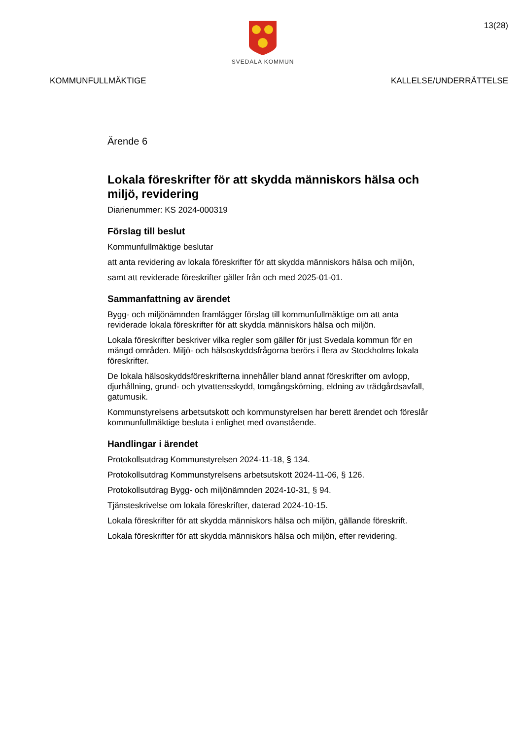SVEDALA KOMMUN
13(28)
KOMMUNFULLMÄKTIGE KALLELSE/UNDERRÄTTELSE
Ärende 6
Lokala föreskrifter för att skydda människors hälsa och miljö, revidering
Diarienummer: KS 2024-000319
Förslag till beslut
Kommunfullmäktige beslutar
att anta revidering av lokala föreskrifter för att skydda människors hälsa och miljön,
samt att reviderade föreskrifter gäller från och med 2025-01-01.
Sammanfattning av ärendet
Bygg- och miljönämnden framlägger förslag till kommunfullmäktige om att anta reviderade lokala föreskrifter för att skydda människors hälsa och miljön.
Lokala föreskrifter beskriver vilka regler som gäller för just Svedala kommun för en mängd områden. Miljö- och hälsoskyddsfrågorna berörs i flera av Stockholms lokala föreskrifter.
De lokala hälsoskyddsföreskrifterna innehåller bland annat föreskrifter om avlopp, djurhållning, grund- och ytvattensskydd, tomgångskörning, eldning av trädgårdsavfall, gatumusik.
Kommunstyrelsens arbetsutskott och kommunstyrelsen har berett ärendet och föreslår kommunfullmäktige besluta i enlighet med ovanstående.
Handlingar i ärendet
Protokollsutdrag Kommunstyrelsen 2024-11-18, § 134.
Protokollsutdrag Kommunstyrelsens arbetsutskott 2024-11-06, § 126.
Protokollsutdrag Bygg- och miljönämnden 2024-10-31, § 94.
Tjänsteskrivelse om lokala föreskrifter, daterad 2024-10-15.
Lokala föreskrifter för att skydda människors hälsa och miljön, gällande föreskrift.
Lokala föreskrifter för att skydda människors hälsa och miljön, efter revidering.